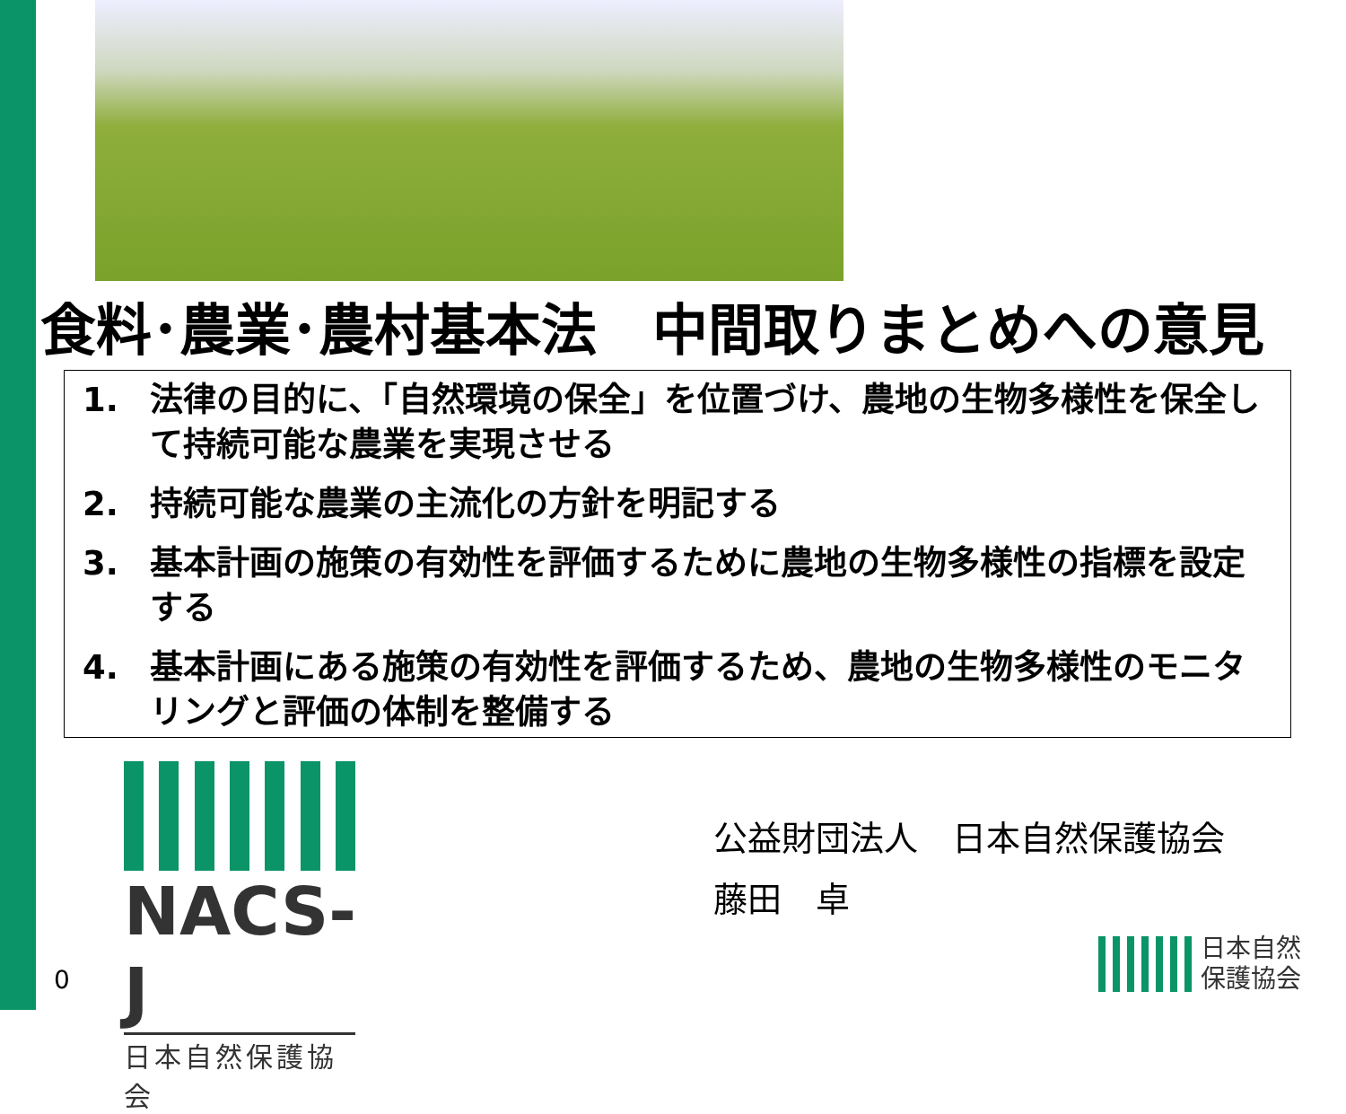食料･農業･農村基本法　中間取りまとめへの意見
1. 法律の目的に、「自然環境の保全」を位置づけ、農地の生物多様性を保全して持続可能な農業を実現させる
2. 持続可能な農業の主流化の方針を明記する
3. 基本計画の施策の有効性を評価するために農地の生物多様性の指標を設定する
4. 基本計画にある施策の有効性を評価するため、農地の生物多様性のモニタリングと評価の体制を整備する
NACS-J
日本自然保護協会
公益財団法人　日本自然保護協会
藤田　卓
0
日本自然
保護協会